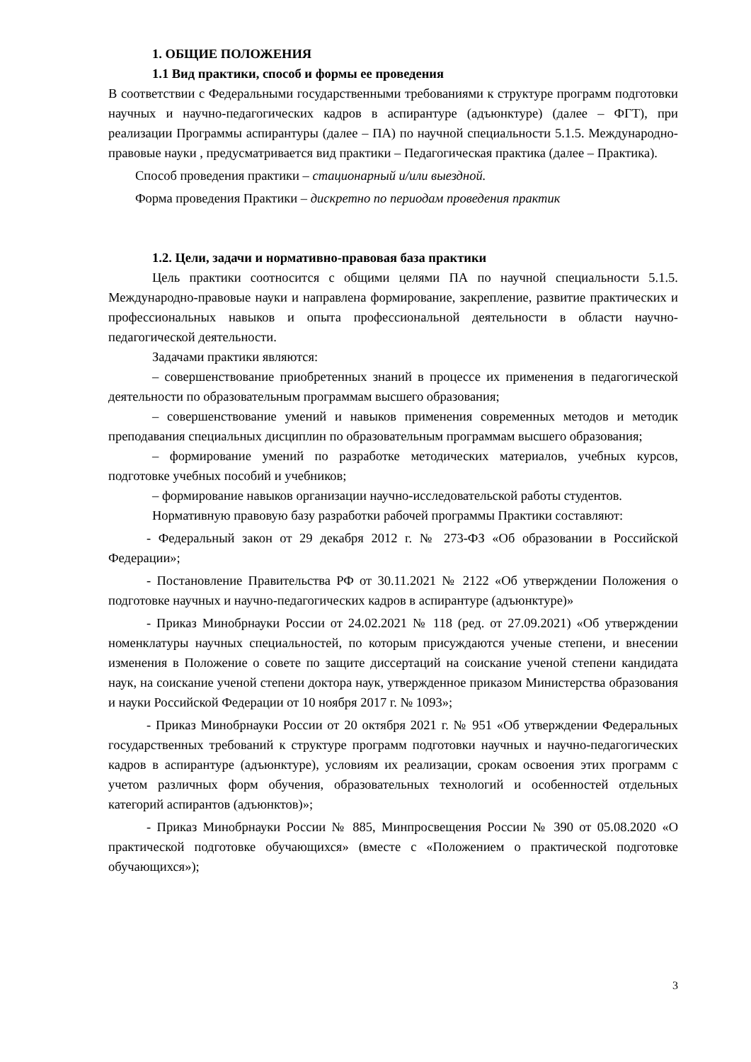1. ОБЩИЕ ПОЛОЖЕНИЯ
1.1 Вид практики, способ и формы ее проведения
В соответствии с Федеральными государственными требованиями к структуре программ подготовки научных и научно-педагогических кадров в аспирантуре (адъюнктуре) (далее – ФГТ), при реализации Программы аспирантуры (далее – ПА) по научной специальности 5.1.5. Международно-правовые науки , предусматривается вид практики – Педагогическая практика (далее – Практика).
Способ проведения практики – стационарный и/или выездной.
Форма проведения Практики – дискретно по периодам проведения практик
1.2. Цели, задачи и нормативно-правовая база практики
Цель практики соотносится с общими целями ПА по научной специальности 5.1.5. Международно-правовые науки и направлена формирование, закрепление, развитие практических и профессиональных навыков и опыта профессиональной деятельности в области научно-педагогической деятельности.
Задачами практики являются:
– совершенствование приобретенных знаний в процессе их применения в педагогической деятельности по образовательным программам высшего образования;
– совершенствование умений и навыков применения современных методов и методик преподавания специальных дисциплин по образовательным программам высшего образования;
– формирование умений по разработке методических материалов, учебных курсов, подготовке учебных пособий и учебников;
– формирование навыков организации научно-исследовательской работы студентов.
Нормативную правовую базу разработки рабочей программы Практики составляют:
- Федеральный закон от 29 декабря 2012 г. № 273-ФЗ «Об образовании в Российской Федерации»;
- Постановление Правительства РФ от 30.11.2021 № 2122 «Об утверждении Положения о подготовке научных и научно-педагогических кадров в аспирантуре (адъюнктуре)»
- Приказ Минобрнауки России от 24.02.2021 № 118 (ред. от 27.09.2021) «Об утверждении номенклатуры научных специальностей, по которым присуждаются ученые степени, и внесении изменения в Положение о совете по защите диссертаций на соискание ученой степени кандидата наук, на соискание ученой степени доктора наук, утвержденное приказом Министерства образования и науки Российской Федерации от 10 ноября 2017 г. № 1093»;
- Приказ Минобрнауки России от 20 октября 2021 г. № 951 «Об утверждении Федеральных государственных требований к структуре программ подготовки научных и научно-педагогических кадров в аспирантуре (адъюнктуре), условиям их реализации, срокам освоения этих программ с учетом различных форм обучения, образовательных технологий и особенностей отдельных категорий аспирантов (адъюнктов)»;
- Приказ Минобрнауки России № 885, Минпросвещения России № 390 от 05.08.2020 «О практической подготовке обучающихся» (вместе с «Положением о практической подготовке обучающихся»);
3